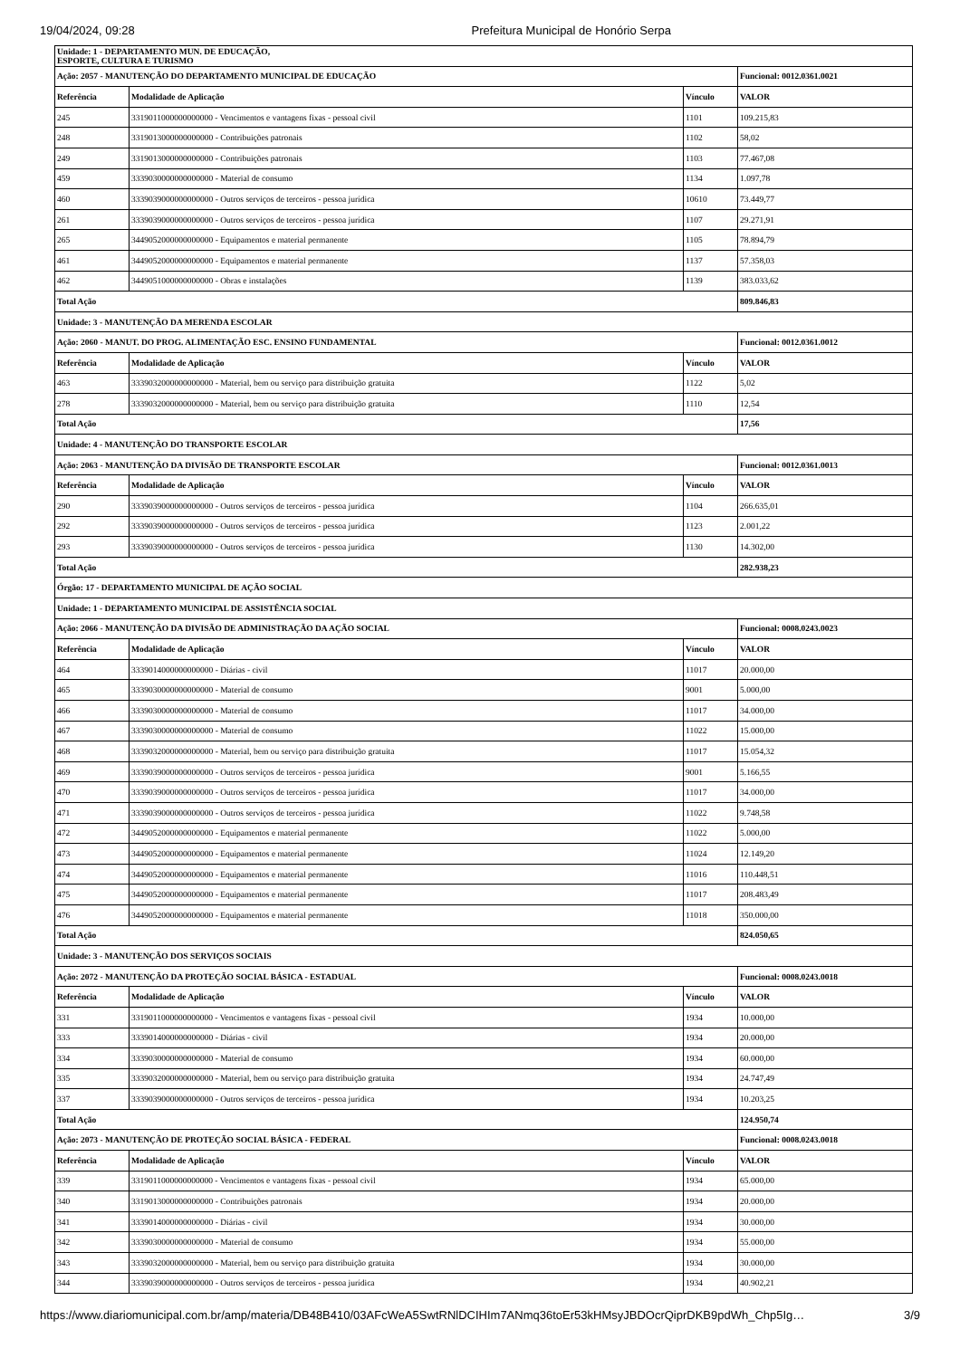19/04/2024, 09:28 Prefeitura Municipal de Honório Serpa
| Unidade: 1 - DEPARTAMENTO MUN. DE EDUCAÇÃO, ESPORTE, CULTURA E TURISMO | | | |
| Ação: 2057 - MANUTENÇÃO DO DEPARTAMENTO MUNICIPAL DE EDUCAÇÃO | | | Funcional: 0012.0361.0021 |
| Referência | Modalidade de Aplicação | Vínculo | VALOR |
| 245 | 3319011000000000000 - Vencimentos e vantagens fixas - pessoal civil | 1101 | 109.215,83 |
| 248 | 3319013000000000000 - Contribuições patronais | 1102 | 58,02 |
| 249 | 3319013000000000000 - Contribuições patronais | 1103 | 77.467,08 |
| 459 | 3339030000000000000 - Material de consumo | 1134 | 1.097,78 |
| 460 | 3339039000000000000 - Outros serviços de terceiros - pessoa jurídica | 10610 | 73.449,77 |
| 261 | 3339039000000000000 - Outros serviços de terceiros - pessoa jurídica | 1107 | 29.271,91 |
| 265 | 3449052000000000000 - Equipamentos e material permanente | 1105 | 78.894,79 |
| 461 | 3449052000000000000 - Equipamentos e material permanente | 1137 | 57.358,03 |
| 462 | 3449051000000000000 - Obras e instalações | 1139 | 383.033,62 |
| Total Ação | | | 809.846,83 |
| Unidade: 3 - MANUTENÇÃO DA MERENDA ESCOLAR | | | |
| Ação: 2060 - MANUT. DO PROG. ALIMENTAÇÃO ESC. ENSINO FUNDAMENTAL | | | Funcional: 0012.0361.0012 |
| Referência | Modalidade de Aplicação | Vínculo | VALOR |
| 463 | 3339032000000000000 - Material, bem ou serviço para distribuição gratuita | 1122 | 5,02 |
| 278 | 3339032000000000000 - Material, bem ou serviço para distribuição gratuita | 1110 | 12,54 |
| Total Ação | | | 17,56 |
| Unidade: 4 - MANUTENÇÃO DO TRANSPORTE ESCOLAR | | | |
| Ação: 2063 - MANUTENÇÃO DA DIVISÃO DE TRANSPORTE ESCOLAR | | | Funcional: 0012.0361.0013 |
| Referência | Modalidade de Aplicação | Vínculo | VALOR |
| 290 | 3339039000000000000 - Outros serviços de terceiros - pessoa jurídica | 1104 | 266.635,01 |
| 292 | 3339039000000000000 - Outros serviços de terceiros - pessoa jurídica | 1123 | 2.001,22 |
| 293 | 3339039000000000000 - Outros serviços de terceiros - pessoa jurídica | 1130 | 14.302,00 |
| Total Ação | | | 282.938,23 |
| Órgão: 17 - DEPARTAMENTO MUNICIPAL DE AÇÃO SOCIAL | | | |
| Unidade: 1 - DEPARTAMENTO MUNICIPAL DE ASSISTÊNCIA SOCIAL | | | |
| Ação: 2066 - MANUTENÇÃO DA DIVISÃO DE ADMINISTRAÇÃO DA AÇÃO SOCIAL | | | Funcional: 0008.0243.0023 |
| Referência | Modalidade de Aplicação | Vínculo | VALOR |
| 464 | 3339014000000000000 - Diárias - civil | 11017 | 20.000,00 |
| 465 | 3339030000000000000 - Material de consumo | 9001 | 5.000,00 |
| 466 | 3339030000000000000 - Material de consumo | 11017 | 34.000,00 |
| 467 | 3339030000000000000 - Material de consumo | 11022 | 15.000,00 |
| 468 | 3339032000000000000 - Material, bem ou serviço para distribuição gratuita | 11017 | 15.054,32 |
| 469 | 3339039000000000000 - Outros serviços de terceiros - pessoa jurídica | 9001 | 5.166,55 |
| 470 | 3339039000000000000 - Outros serviços de terceiros - pessoa jurídica | 11017 | 34.000,00 |
| 471 | 3339039000000000000 - Outros serviços de terceiros - pessoa jurídica | 11022 | 9.748,58 |
| 472 | 3449052000000000000 - Equipamentos e material permanente | 11022 | 5.000,00 |
| 473 | 3449052000000000000 - Equipamentos e material permanente | 11024 | 12.149,20 |
| 474 | 3449052000000000000 - Equipamentos e material permanente | 11016 | 110.448,51 |
| 475 | 3449052000000000000 - Equipamentos e material permanente | 11017 | 208.483,49 |
| 476 | 3449052000000000000 - Equipamentos e material permanente | 11018 | 350.000,00 |
| Total Ação | | | 824.050,65 |
| Unidade: 3 - MANUTENÇÃO DOS SERVIÇOS SOCIAIS | | | |
| Ação: 2072 - MANUTENÇÃO DA PROTEÇÃO SOCIAL BÁSICA - ESTADUAL | | | Funcional: 0008.0243.0018 |
| Referência | Modalidade de Aplicação | Vínculo | VALOR |
| 331 | 3319011000000000000 - Vencimentos e vantagens fixas - pessoal civil | 1934 | 10.000,00 |
| 333 | 3339014000000000000 - Diárias - civil | 1934 | 20.000,00 |
| 334 | 3339030000000000000 - Material de consumo | 1934 | 60.000,00 |
| 335 | 3339032000000000000 - Material, bem ou serviço para distribuição gratuita | 1934 | 24.747,49 |
| 337 | 3339039000000000000 - Outros serviços de terceiros - pessoa jurídica | 1934 | 10.203,25 |
| Total Ação | | | 124.950,74 |
| Ação: 2073 - MANUTENÇÃO DE PROTEÇÃO SOCIAL BÁSICA - FEDERAL | | | Funcional: 0008.0243.0018 |
| Referência | Modalidade de Aplicação | Vínculo | VALOR |
| 339 | 3319011000000000000 - Vencimentos e vantagens fixas - pessoal civil | 1934 | 65.000,00 |
| 340 | 3319013000000000000 - Contribuições patronais | 1934 | 20.000,00 |
| 341 | 3339014000000000000 - Diárias - civil | 1934 | 30.000,00 |
| 342 | 3339030000000000000 - Material de consumo | 1934 | 55.000,00 |
| 343 | 3339032000000000000 - Material, bem ou serviço para distribuição gratuita | 1934 | 30.000,00 |
| 344 | 3339039000000000000 - Outros serviços de terceiros - pessoa jurídica | 1934 | 40.902,21 |
https://www.diariomunicipal.com.br/amp/materia/DB48B410/03AFcWeA5SwtRNlDCIHIm7ANmq36toEr53kHMsyJBDOcrQiprDKB9pdWh_Chp5Ig… 3/9